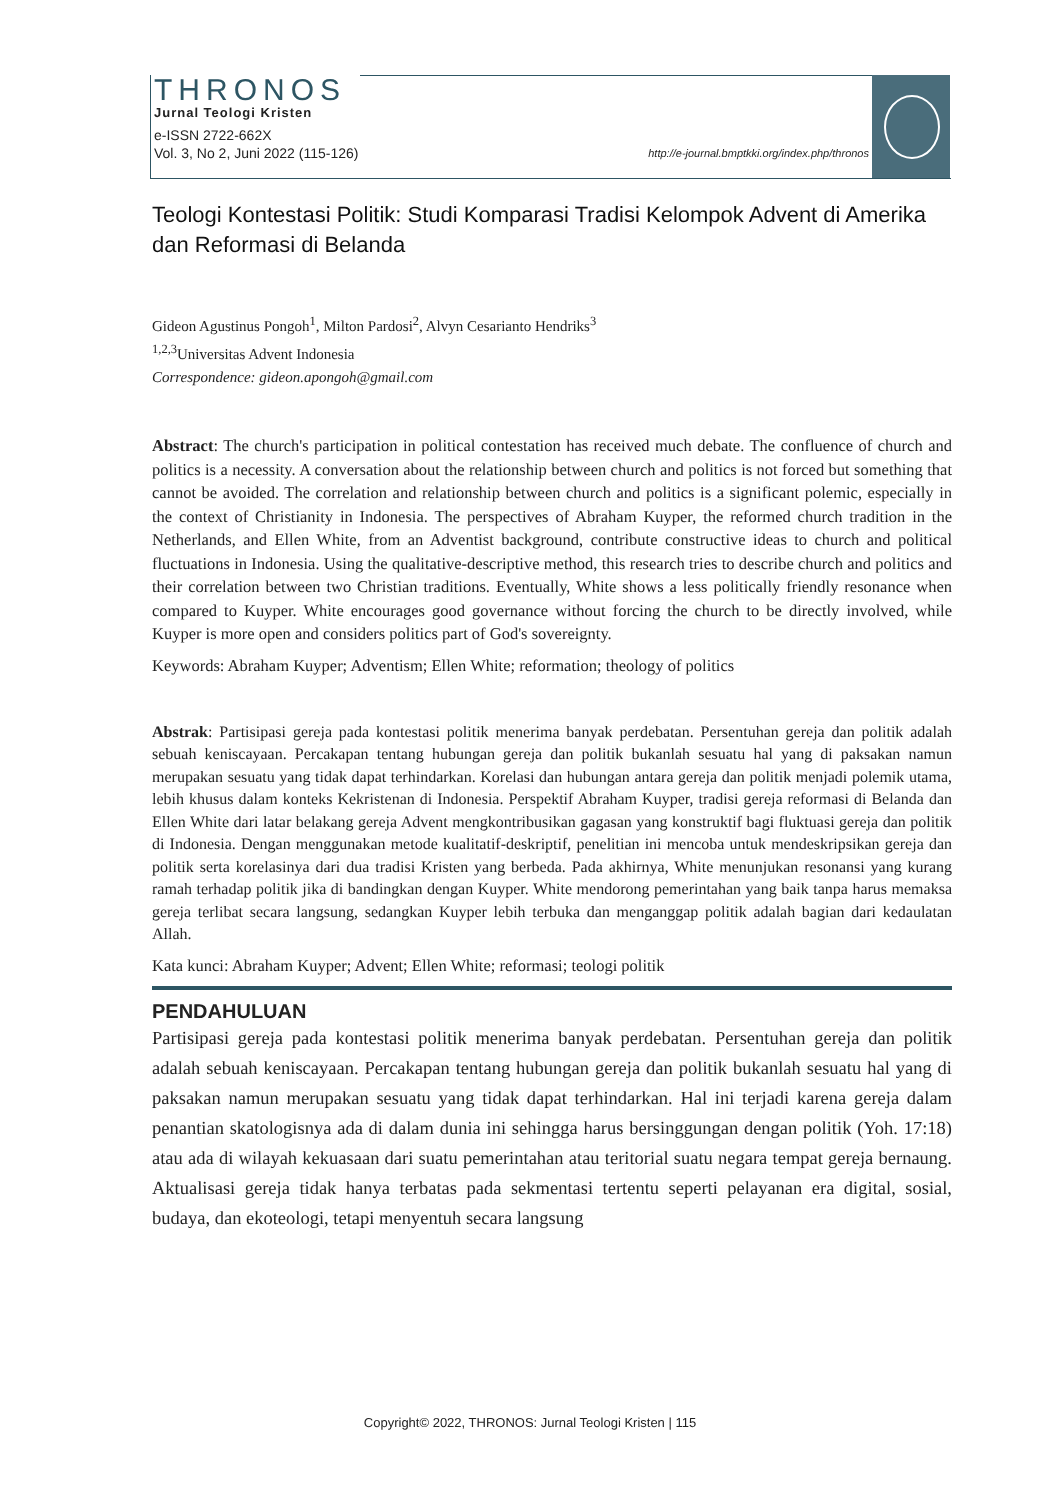THRONOS
Jurnal Teologi Kristen
e-ISSN 2722-662X
Vol. 3, No 2, Juni 2022 (115-126) http://e-journal.bmptkki.org/index.php/thronos
Teologi Kontestasi Politik: Studi Komparasi Tradisi Kelompok Advent di Amerika dan Reformasi di Belanda
Gideon Agustinus Pongoh<sup>1</sup>, Milton Pardosi<sup>2</sup>, Alvyn Cesarianto Hendriks<sup>3</sup>
<sup>1,2,3</sup>Universitas Advent Indonesia
Correspondence: gideon.apongoh@gmail.com
Abstract: The church's participation in political contestation has received much debate. The confluence of church and politics is a necessity. A conversation about the relationship between church and politics is not forced but something that cannot be avoided. The correlation and relationship between church and politics is a significant polemic, especially in the context of Christianity in Indonesia. The perspectives of Abraham Kuyper, the reformed church tradition in the Netherlands, and Ellen White, from an Adventist background, contribute constructive ideas to church and political fluctuations in Indonesia. Using the qualitative-descriptive method, this research tries to describe church and politics and their correlation between two Christian traditions. Eventually, White shows a less politically friendly resonance when compared to Kuyper. White encourages good governance without forcing the church to be directly involved, while Kuyper is more open and considers politics part of God's sovereignty.
Keywords: Abraham Kuyper; Adventism; Ellen White; reformation; theology of politics
Abstrak: Partisipasi gereja pada kontestasi politik menerima banyak perdebatan. Persentuhan gereja dan politik adalah sebuah keniscayaan. Percakapan tentang hubungan gereja dan politik bukanlah sesuatu hal yang di paksakan namun merupakan sesuatu yang tidak dapat terhindarkan. Korelasi dan hubungan antara gereja dan politik menjadi polemik utama, lebih khusus dalam konteks Kekristenan di Indonesia. Perspektif Abraham Kuyper, tradisi gereja reformasi di Belanda dan Ellen White dari latar belakang gereja Advent mengkontribusikan gagasan yang konstruktif bagi fluktuasi gereja dan politik di Indonesia. Dengan menggunakan metode kualitatif-deskriptif, penelitian ini mencoba untuk mendeskripsikan gereja dan politik serta korelasinya dari dua tradisi Kristen yang berbeda. Pada akhirnya, White menunjukan resonansi yang kurang ramah terhadap politik jika di bandingkan dengan Kuyper. White mendorong pemerintahan yang baik tanpa harus memaksa gereja terlibat secara langsung, sedangkan Kuyper lebih terbuka dan menganggap politik adalah bagian dari kedaulatan Allah.
Kata kunci: Abraham Kuyper; Advent; Ellen White; reformasi; teologi politik
PENDAHULUAN
Partisipasi gereja pada kontestasi politik menerima banyak perdebatan. Persentuhan gereja dan politik adalah sebuah keniscayaan. Percakapan tentang hubungan gereja dan politik bukanlah sesuatu hal yang di paksakan namun merupakan sesuatu yang tidak dapat terhindarkan. Hal ini terjadi karena gereja dalam penantian skatologisnya ada di dalam dunia ini sehingga harus bersinggungan dengan politik (Yoh. 17:18) atau ada di wilayah kekuasaan dari suatu pemerintahan atau teritorial suatu negara tempat gereja bernaung. Aktualisasi gereja tidak hanya terbatas pada sekmentasi tertentu seperti pelayanan era digital, sosial, budaya, dan ekoteologi, tetapi menyentuh secara langsung
Copyright© 2022, THRONOS: Jurnal Teologi Kristen | 115